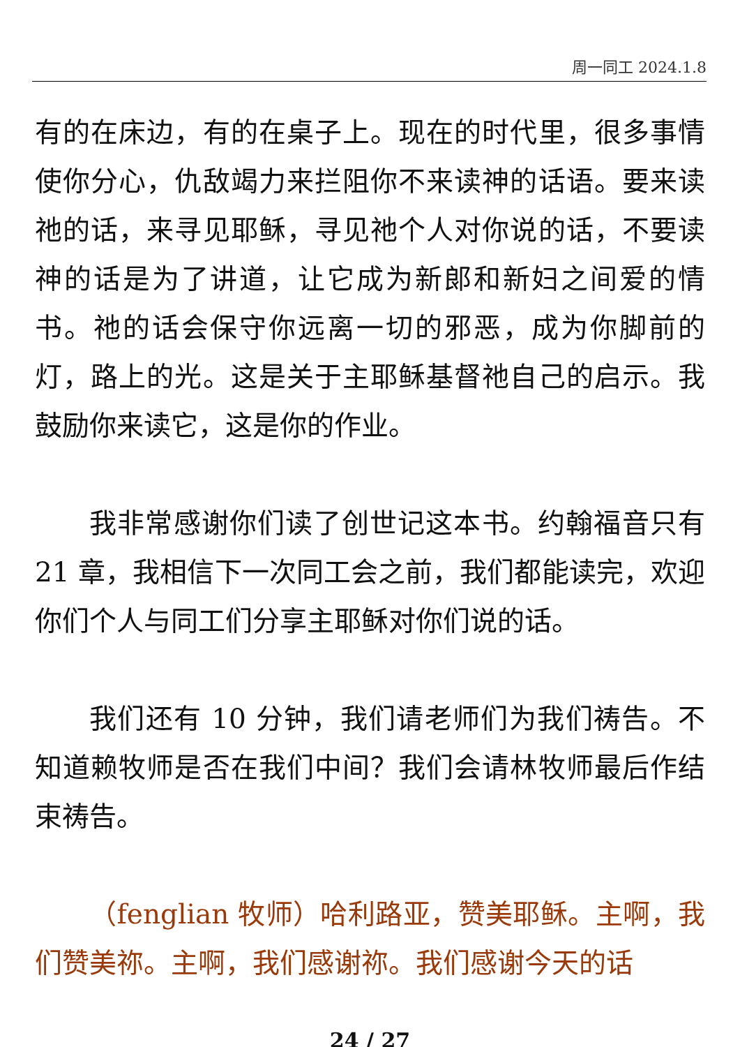周一同工 2024.1.8
有的在床边，有的在桌子上。现在的时代里，很多事情使你分心，仇敌竭力来拦阻你不来读神的话语。要来读祂的话，来寻见耶稣，寻见祂个人对你说的话，不要读神的话是为了讲道，让它成为新郎和新妇之间爱的情书。祂的话会保守你远离一切的邪恶，成为你脚前的灯，路上的光。这是关于主耶稣基督祂自己的启示。我鼓励你来读它，这是你的作业。
我非常感谢你们读了创世记这本书。约翰福音只有 21 章，我相信下一次同工会之前，我们都能读完，欢迎你们个人与同工们分享主耶稣对你们说的话。
我们还有 10 分钟，我们请老师们为我们祷告。不知道赖牧师是否在我们中间？我们会请林牧师最后作结束祷告。
（fenglian 牧师）哈利路亚，赞美耶稣。主啊，我们赞美祢。主啊，我们感谢祢。我们感谢今天的话
24 / 27